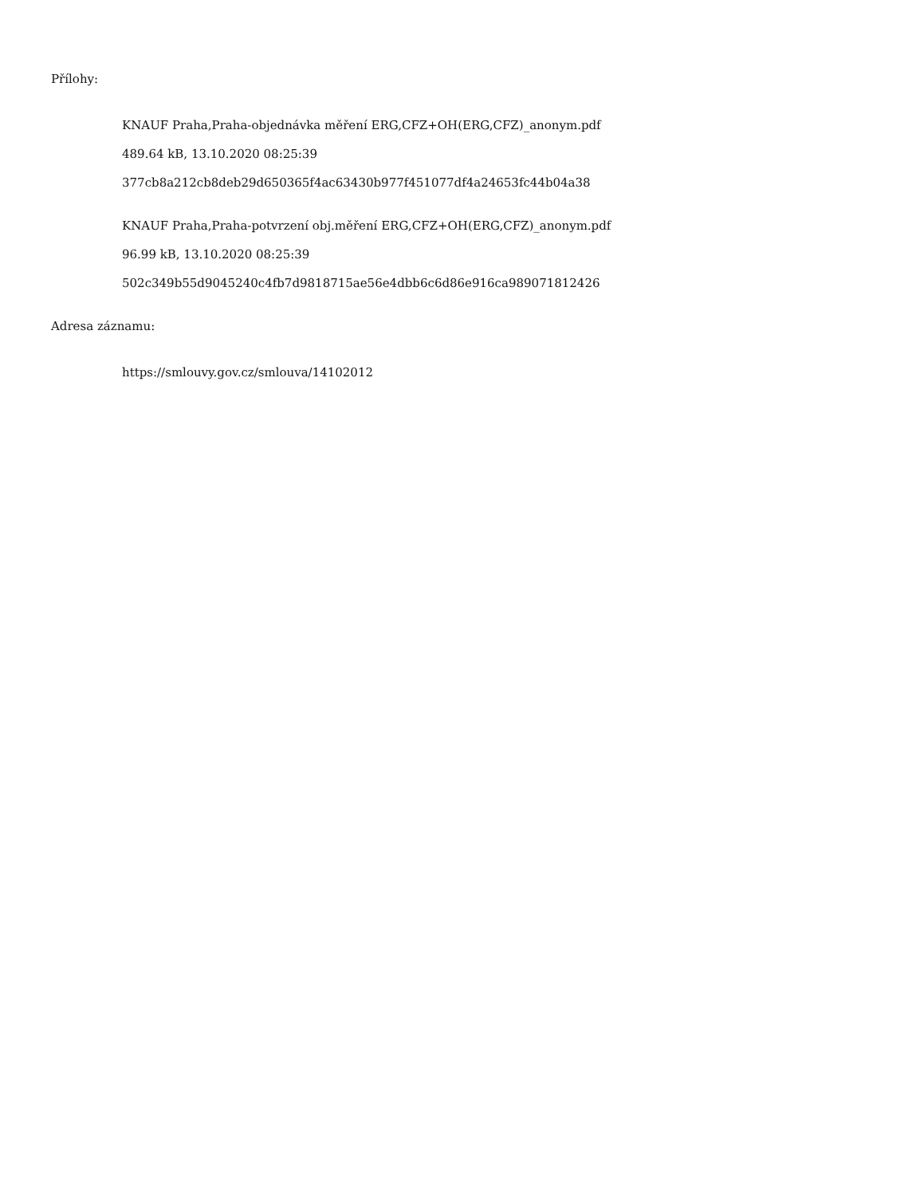Přílohy:
KNAUF Praha,Praha-objednávka měření ERG,CFZ+OH(ERG,CFZ)_anonym.pdf
489.64 kB, 13.10.2020 08:25:39
377cb8a212cb8deb29d650365f4ac63430b977f451077df4a24653fc44b04a38
KNAUF Praha,Praha-potvrzení obj.měření ERG,CFZ+OH(ERG,CFZ)_anonym.pdf
96.99 kB, 13.10.2020 08:25:39
502c349b55d9045240c4fb7d9818715ae56e4dbb6c6d86e916ca989071812426
Adresa záznamu:
https://smlouvy.gov.cz/smlouva/14102012